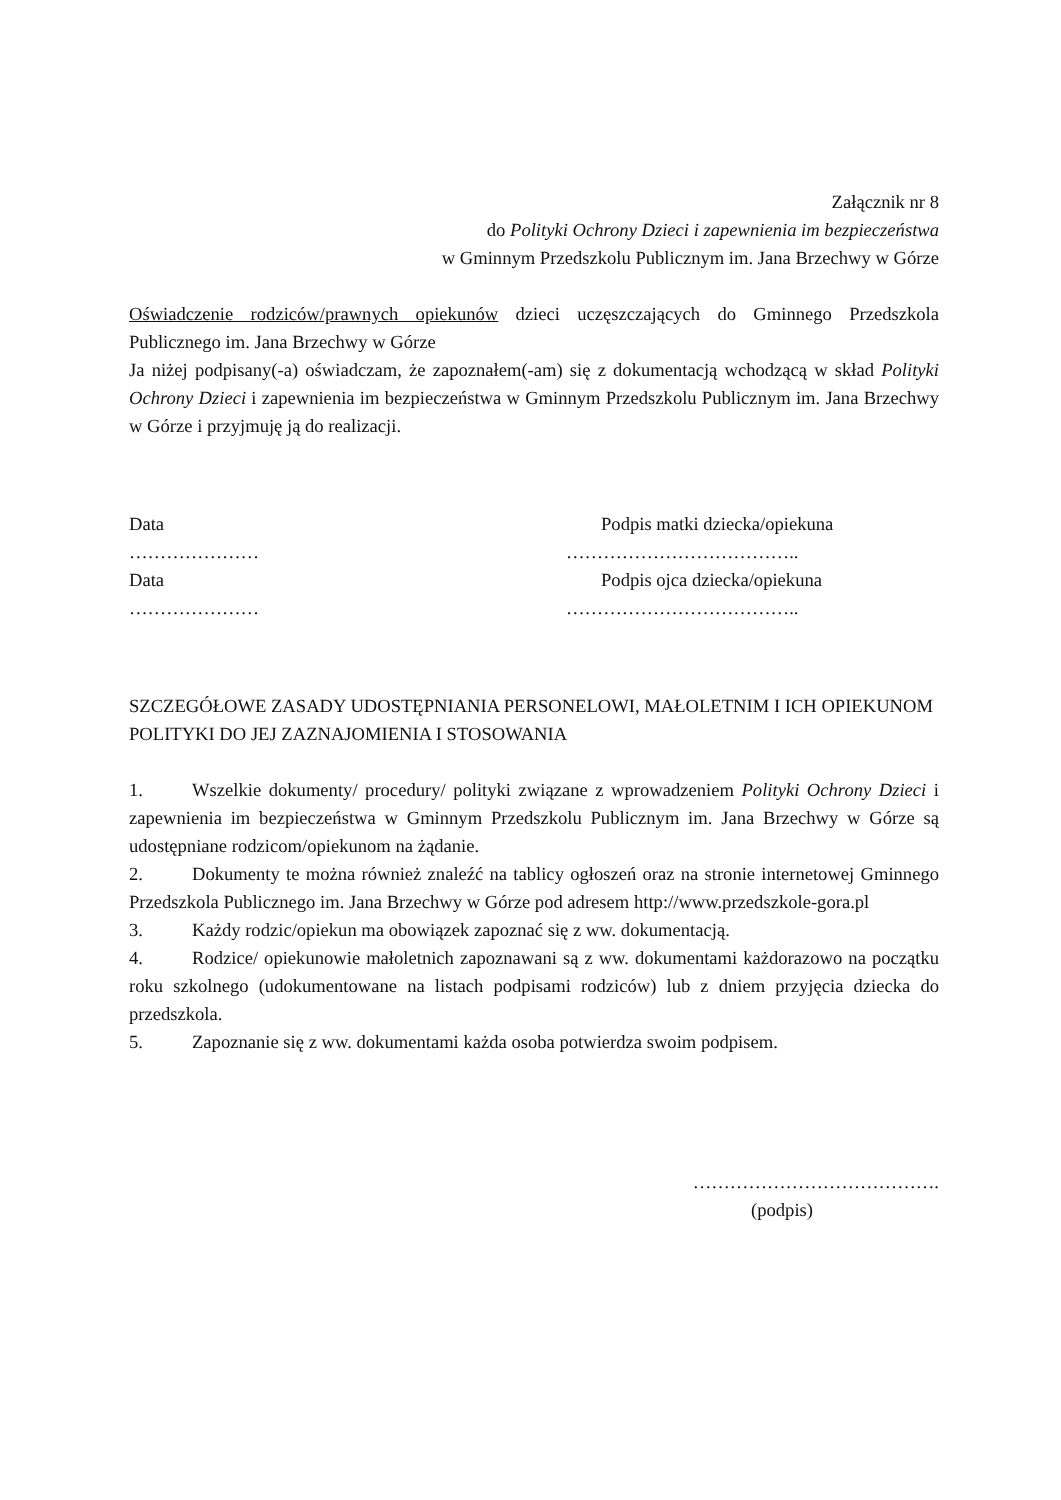Załącznik nr 8
do Polityki Ochrony Dzieci i zapewnienia im bezpieczeństwa
w Gminnym Przedszkolu Publicznym im. Jana Brzechwy w Górze
Oświadczenie rodziców/prawnych opiekunów dzieci uczęszczających do Gminnego Przedszkola Publicznego im. Jana Brzechwy w Górze
Ja niżej podpisany(-a) oświadczam, że zapoznałem(-am) się z dokumentacją wchodzącą w skład Polityki Ochrony Dzieci i zapewnienia im bezpieczeństwa w Gminnym Przedszkolu Publicznym im. Jana Brzechwy w Górze i przyjmuję ją do realizacji.
Data Podpis matki dziecka/opiekuna
………………… ………………………………..
Data Podpis ojca dziecka/opiekuna
………………… ………………………………..
SZCZEGÓŁOWE ZASADY UDOSTĘPNIANIA PERSONELOWI, MAŁOLETNIM I ICH OPIEKUNOM POLITYKI DO JEJ ZAZNAJOMIENIA I STOSOWANIA
1. Wszelkie dokumenty/ procedury/ polityki związane z wprowadzeniem Polityki Ochrony Dzieci i zapewnienia im bezpieczeństwa w Gminnym Przedszkolu Publicznym im. Jana Brzechwy w Górze są udostępniane rodzicom/opiekunom na żądanie.
2. Dokumenty te można również znaleźć na tablicy ogłoszeń oraz na stronie internetowej Gminnego Przedszkola Publicznego im. Jana Brzechwy w Górze pod adresem http://www.przedszkole-gora.pl
3. Każdy rodzic/opiekun ma obowiązek zapoznać się z ww. dokumentacją.
4. Rodzice/ opiekunowie małoletnich zapoznawani są z ww. dokumentami każdorazowo na początku roku szkolnego (udokumentowane na listach podpisami rodziców) lub z dniem przyjęcia dziecka do przedszkola.
5. Zapoznanie się z ww. dokumentami każda osoba potwierdza swoim podpisem.
………………………………….
(podpis)